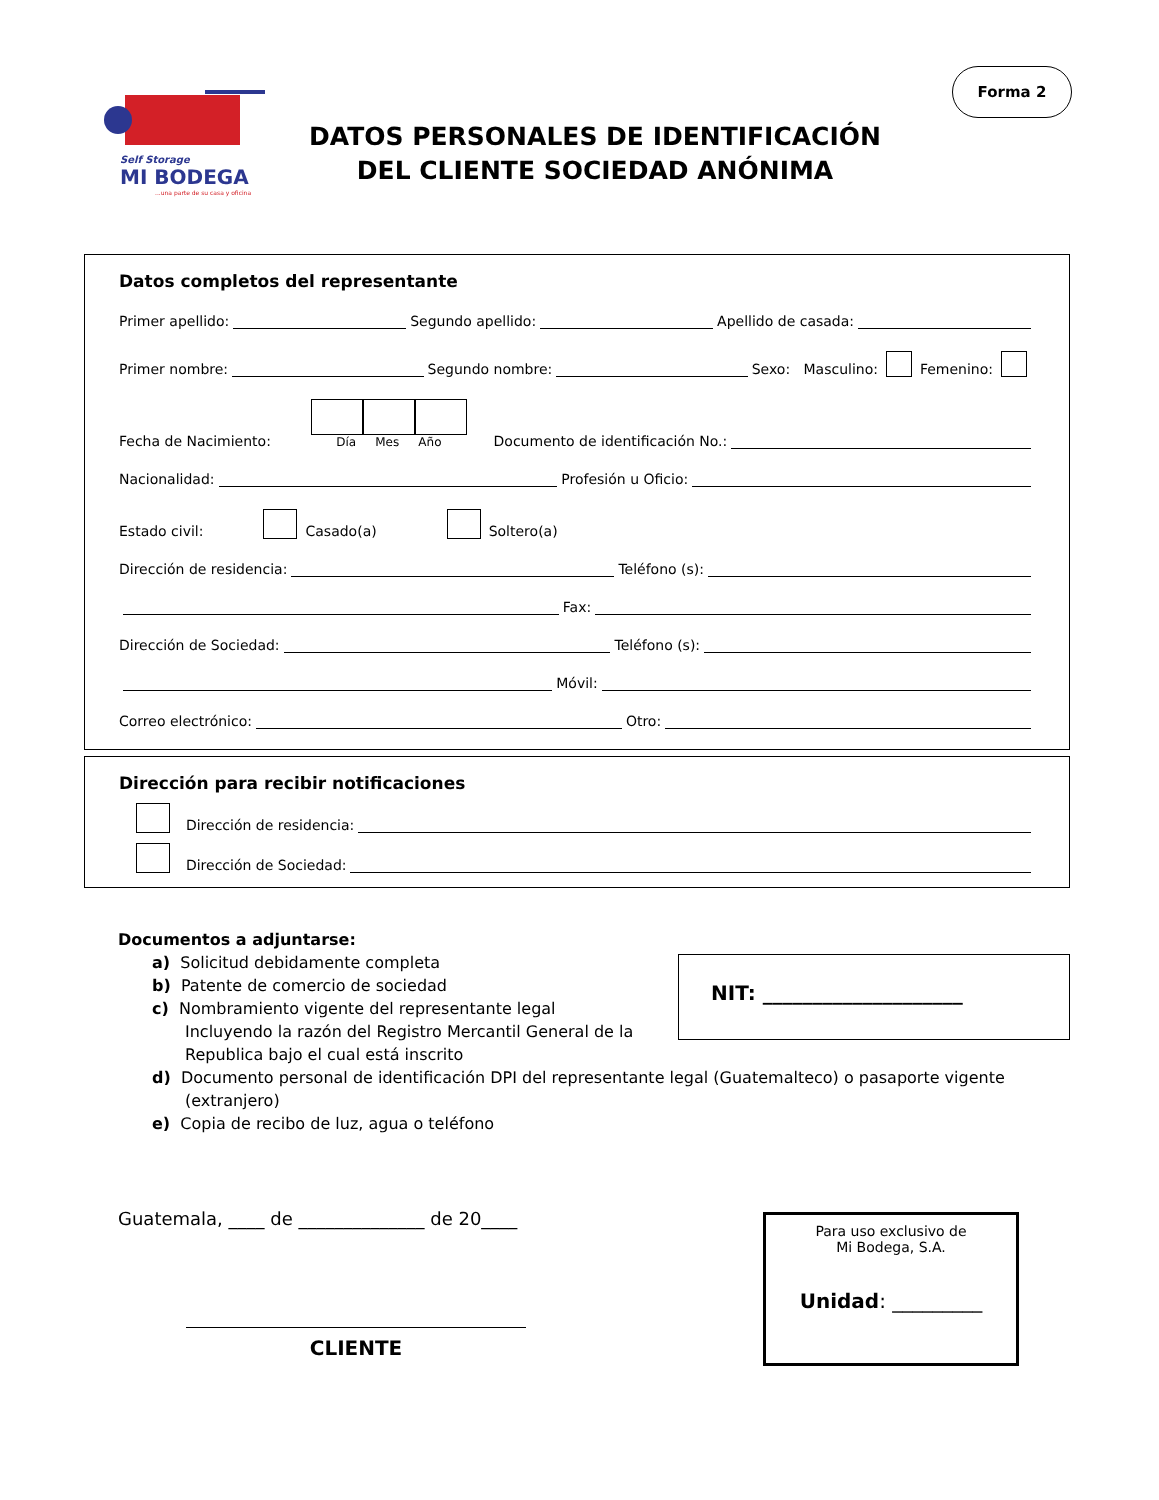Self Storage
MI BODEGA
...una parte de su casa y oficina
Forma 2
DATOS PERSONALES DE IDENTIFICACIÓN
DEL CLIENTE SOCIEDAD ANÓNIMA
Datos completos del representante
Primer apellido: Segundo apellido: Apellido de casada:
Primer nombre: Segundo nombre: Sexo: Masculino: Femenino:
Fecha de Nacimiento: Día Mes Año Documento de identificación No.:
Nacionalidad: Profesión u Oficio:
Estado civil: Casado(a) Soltero(a)
Dirección de residencia: Teléfono (s):
Fax:
Dirección de Sociedad: Teléfono (s):
Móvil:
Correo electrónico: Otro:
Dirección para recibir notificaciones
Dirección de residencia:
Dirección de Sociedad:
Documentos a adjuntarse:
a) Solicitud debidamente completa
b) Patente de comercio de sociedad
c) Nombramiento vigente del representante legal
Incluyendo la razón del Registro Mercantil General de la
Republica bajo el cual está inscrito
d) Documento personal de identificación DPI del representante legal (Guatemalteco) o pasaporte vigente
(extranjero)
e) Copia de recibo de luz, agua o teléfono
NIT: ____________________
Guatemala, ____ de ______________ de 20____
CLIENTE
Para uso exclusivo de
Mi Bodega, S.A.
Unidad: _________